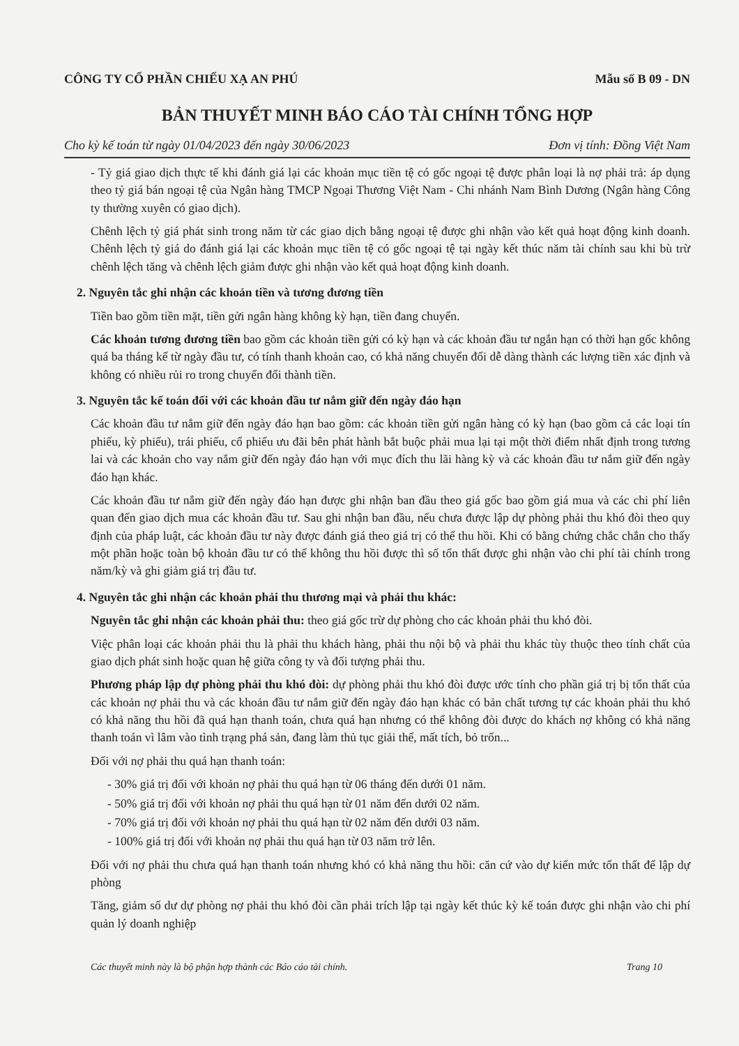CÔNG TY CỔ PHẦN CHIẾU XẠ AN PHÚ Mẫu số B 09 - DN
BẢN THUYẾT MINH BÁO CÁO TÀI CHÍNH TỔNG HỢP
Cho kỳ kế toán từ ngày 01/04/2023 đến ngày 30/06/2023 Đơn vị tính: Đồng Việt Nam
- Tỷ giá giao dịch thực tế khi đánh giá lại các khoản mục tiền tệ có gốc ngoại tệ được phân loại là nợ phải trả: áp dụng theo tỷ giá bán ngoại tệ của Ngân hàng TMCP Ngoại Thương Việt Nam - Chi nhánh Nam Bình Dương (Ngân hàng Công ty thường xuyên có giao dịch).
Chênh lệch tỷ giá phát sinh trong năm từ các giao dịch bằng ngoại tệ được ghi nhận vào kết quả hoạt động kinh doanh. Chênh lệch tỷ giá do đánh giá lại các khoản mục tiền tệ có gốc ngoại tệ tại ngày kết thúc năm tài chính sau khi bù trừ chênh lệch tăng và chênh lệch giảm được ghi nhận vào kết quả hoạt động kinh doanh.
2. Nguyên tắc ghi nhận các khoản tiền và tương đương tiền
Tiền bao gồm tiền mặt, tiền gửi ngân hàng không kỳ hạn, tiền đang chuyển.
Các khoản tương đương tiền bao gồm các khoản tiền gửi có kỳ hạn và các khoản đầu tư ngắn hạn có thời hạn gốc không quá ba tháng kể từ ngày đầu tư, có tính thanh khoản cao, có khả năng chuyển đổi dễ dàng thành các lượng tiền xác định và không có nhiều rủi ro trong chuyển đổi thành tiền.
3. Nguyên tắc kế toán đối với các khoản đầu tư nắm giữ đến ngày đáo hạn
Các khoản đầu tư nắm giữ đến ngày đáo hạn bao gồm: các khoản tiền gửi ngân hàng có kỳ hạn (bao gồm cả các loại tín phiếu, kỳ phiếu), trái phiếu, cổ phiếu ưu đãi bên phát hành bắt buộc phải mua lại tại một thời điểm nhất định trong tương lai và các khoản cho vay nắm giữ đến ngày đáo hạn với mục đích thu lãi hàng kỳ và các khoản đầu tư nắm giữ đến ngày đáo hạn khác.
Các khoản đầu tư nắm giữ đến ngày đáo hạn được ghi nhận ban đầu theo giá gốc bao gồm giá mua và các chi phí liên quan đến giao dịch mua các khoản đầu tư. Sau ghi nhận ban đầu, nếu chưa được lập dự phòng phải thu khó đòi theo quy định của pháp luật, các khoản đầu tư này được đánh giá theo giá trị có thể thu hồi. Khi có bằng chứng chắc chắn cho thấy một phần hoặc toàn bộ khoản đầu tư có thể không thu hồi được thì số tổn thất được ghi nhận vào chi phí tài chính trong năm/kỳ và ghi giảm giá trị đầu tư.
4. Nguyên tắc ghi nhận các khoản phải thu thương mại và phải thu khác:
Nguyên tắc ghi nhận các khoản phải thu: theo giá gốc trừ dự phòng cho các khoản phải thu khó đòi.
Việc phân loại các khoản phải thu là phải thu khách hàng, phải thu nội bộ và phải thu khác tùy thuộc theo tính chất của giao dịch phát sinh hoặc quan hệ giữa công ty và đối tượng phải thu.
Phương pháp lập dự phòng phải thu khó đòi: dự phòng phải thu khó đòi được ước tính cho phần giá trị bị tổn thất của các khoản nợ phải thu và các khoản đầu tư nắm giữ đến ngày đáo hạn khác có bản chất tương tự các khoản phải thu khó có khả năng thu hồi đã quá hạn thanh toán, chưa quá hạn nhưng có thể không đòi được do khách nợ không có khả năng thanh toán vì lâm vào tình trạng phá sản, đang làm thủ tục giải thể, mất tích, bỏ trốn...
Đối với nợ phải thu quá hạn thanh toán:
- 30% giá trị đối với khoản nợ phải thu quá hạn từ 06 tháng đến dưới 01 năm.
- 50% giá trị đối với khoản nợ phải thu quá hạn từ 01 năm đến dưới 02 năm.
- 70% giá trị đối với khoản nợ phải thu quá hạn từ 02 năm đến dưới 03 năm.
- 100% giá trị đối với khoản nợ phải thu quá hạn từ 03 năm trở lên.
Đối với nợ phải thu chưa quá hạn thanh toán nhưng khó có khả năng thu hồi: căn cứ vào dự kiến mức tổn thất để lập dự phòng
Tăng, giảm số dư dự phòng nợ phải thu khó đòi cần phải trích lập tại ngày kết thúc kỳ kế toán được ghi nhận vào chi phí quản lý doanh nghiệp
Các thuyết minh này là bộ phận hợp thành các Báo cáo tài chính. Trang 10